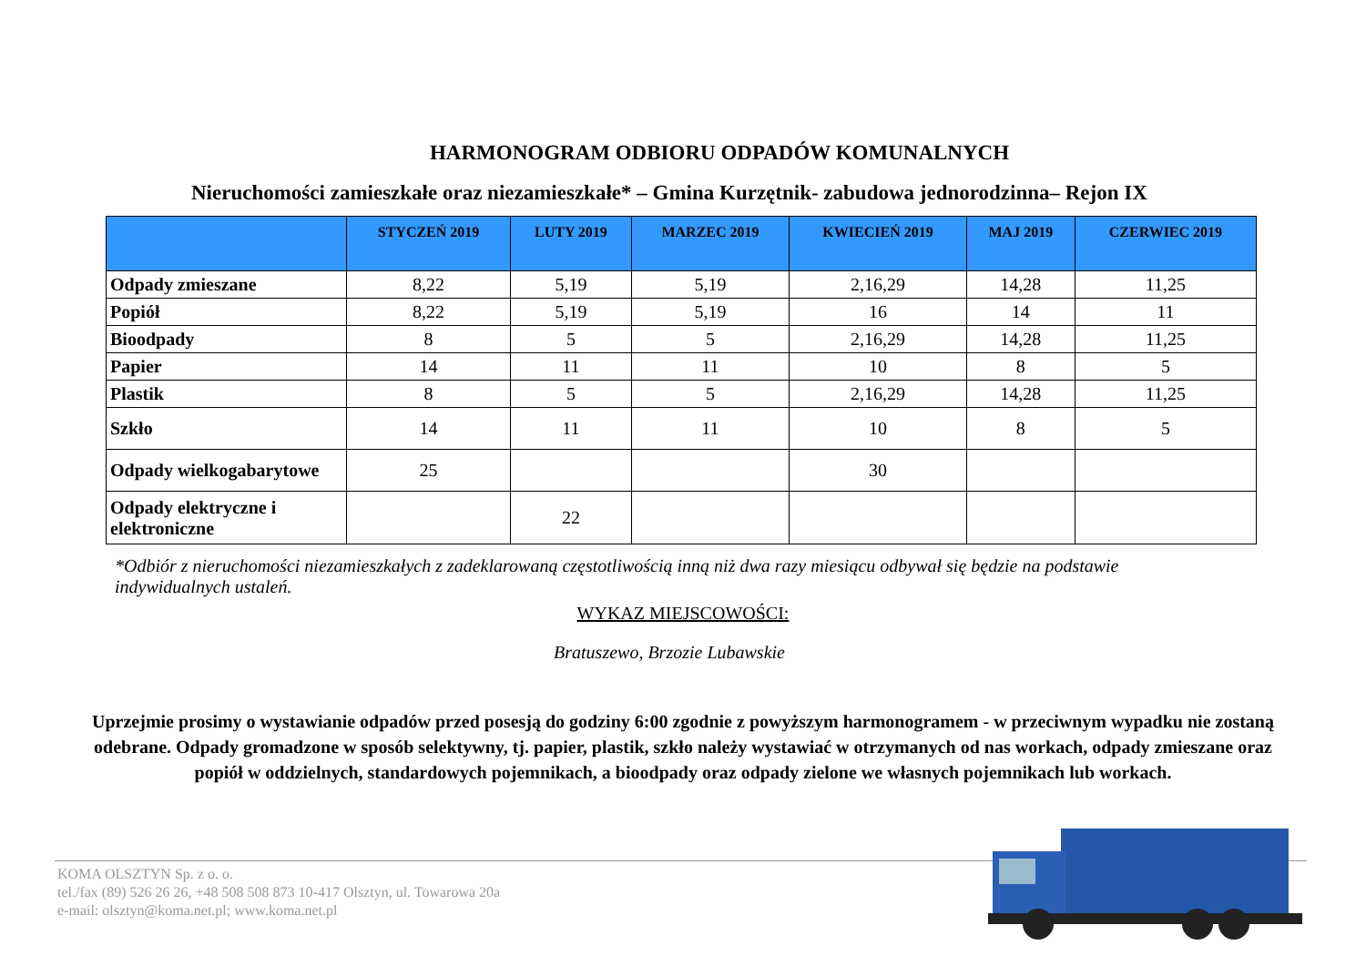HARMONOGRAM ODBIORU ODPADÓW KOMUNALNYCH
Nieruchomości zamieszkałe oraz niezamieszkałe* – Gmina Kurzętnik- zabudowa jednorodzinna– Rejon IX
| | STYCZEŃ 2019 | LUTY 2019 | MARZEC 2019 | KWIECIEŃ 2019 | MAJ 2019 | CZERWIEC 2019 |
| --- | --- | --- | --- | --- | --- | --- |
| Odpady zmieszane | 8,22 | 5,19 | 5,19 | 2,16,29 | 14,28 | 11,25 |
| Popiół | 8,22 | 5,19 | 5,19 | 16 | 14 | 11 |
| Bioodpady | 8 | 5 | 5 | 2,16,29 | 14,28 | 11,25 |
| Papier | 14 | 11 | 11 | 10 | 8 | 5 |
| Plastik | 8 | 5 | 5 | 2,16,29 | 14,28 | 11,25 |
| Szkło | 14 | 11 | 11 | 10 | 8 | 5 |
| Odpady wielkogabarytowe | 25 | | | 30 | | |
| Odpady elektryczne i elektroniczne | | 22 | | | | |
*Odbiór z nieruchomości niezamieszkałych z zadeklarowaną częstotliwością inną niż dwa razy miesiącu odbywał się będzie na podstawie indywidualnych ustaleń.
WYKAZ MIEJSCOWOŚCI:
Bratuszewo, Brzozie Lubawskie
Uprzejmie prosimy o wystawianie odpadów przed posesją do godziny 6:00 zgodnie z powyższym harmonogramem - w przeciwnym wypadku nie zostaną odebrane. Odpady gromadzone w sposób selektywny, tj. papier, plastik, szkło należy wystawiać w otrzymanych od nas workach, odpady zmieszane oraz popiół w oddzielnych, standardowych pojemnikach, a bioodpady oraz odpady zielone we własnych pojemnikach lub workach.
KOMA OLSZTYN Sp. z o. o.
tel./fax (89) 526 26 26, +48 508 508 873 10-417 Olsztyn, ul. Towarowa 20a
e-mail: olsztyn@koma.net.pl; www.koma.net.pl